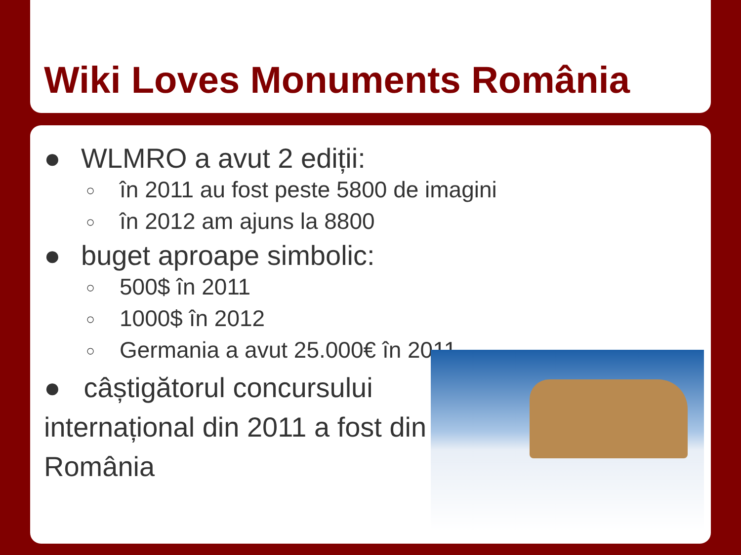Wiki Loves Monuments România
● WLMRO a avut 2 ediții:
○ în 2011 au fost peste 5800 de imagini
○ în 2012 am ajuns la 8800
● buget aproape simbolic:
○ 500$ în 2011
○ 1000$ în 2012
○ Germania a avut 25.000€ în 2011
● câștigătorul concursului internațional din 2011 a fost din România